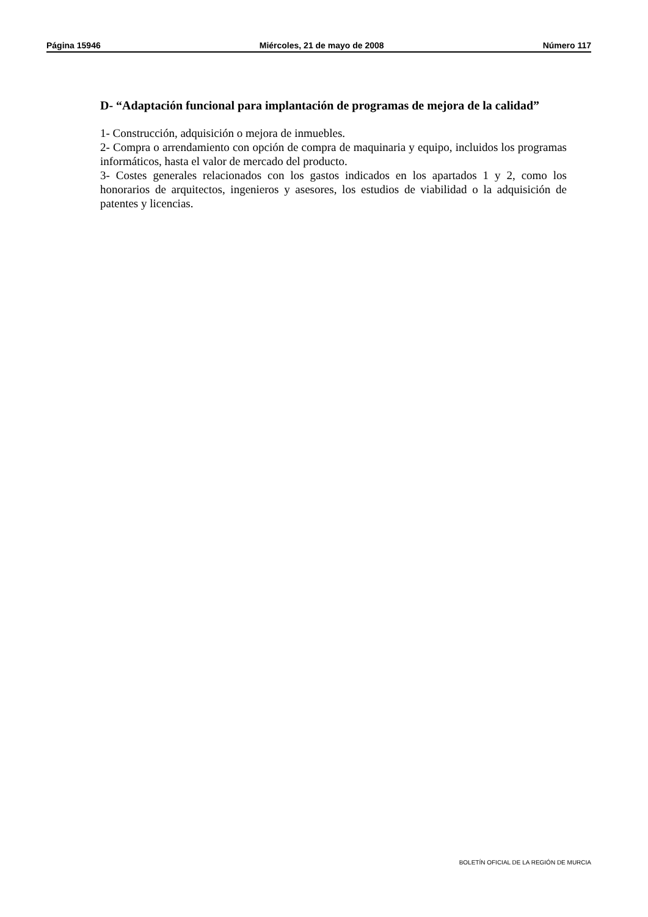Página 15946 Miércoles, 21 de mayo de 2008 Número 117
D- “Adaptación funcional para implantación de programas de mejora de la calidad”
1- Construcción, adquisición o mejora de inmuebles.
2- Compra o arrendamiento con opción de compra de maquinaria y equipo, incluidos los programas informáticos, hasta el valor de mercado del producto.
3- Costes generales relacionados con los gastos indicados en los apartados 1 y 2, como los honorarios de arquitectos, ingenieros y asesores, los estudios de viabilidad o la adquisición de patentes y licencias.
BOLETÍN OFICIAL DE LA REGIÓN DE MURCIA